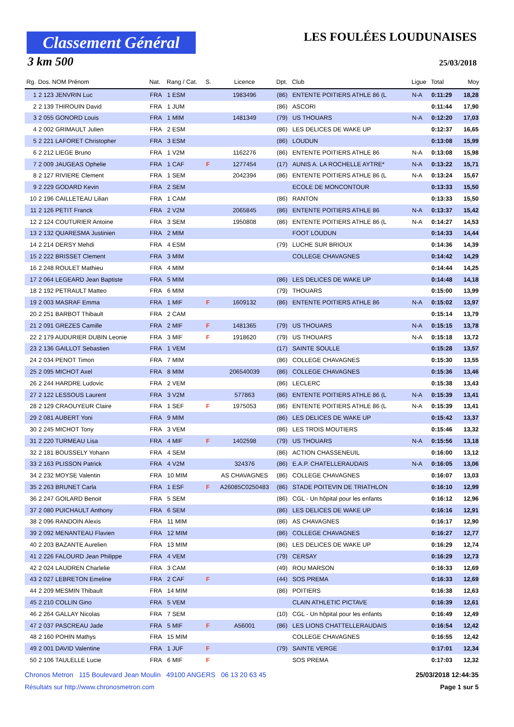Classement Général
LES FOULÉES LOUDUNAISES
3 km 500 25/03/2018
| Rg. | Dos. NOM Prénom | Nat. | Rang / Cat. | S. | Licence | Dpt. | Club | Ligue | Total | Moy |
| --- | --- | --- | --- | --- | --- | --- | --- | --- | --- | --- |
| 1 | 2 123 JENVRIN Luc | FRA | 1 ESM | | 1983496 | (86) | ENTENTE POITIERS ATHLE 86 (L | N-A | 0:11:29 | 18,28 |
| 2 | 2 139 THIROUIN David | FRA | 1 JUM | | | (86) | ASCORI | | 0:11:44 | 17,90 |
| 3 | 2 055 GONORD Louis | FRA | 1 MIM | | 1481349 | (79) | US THOUARS | N-A | 0:12:20 | 17,03 |
| 4 | 2 002 GRIMAULT Julien | FRA | 2 ESM | | | (86) | LES DELICES DE WAKE UP | | 0:12:37 | 16,65 |
| 5 | 2 221 LAFORET Christopher | FRA | 3 ESM | | | (86) | LOUDUN | | 0:13:08 | 15,99 |
| 6 | 2 212 LIEGE Bruno | FRA | 1 V2M | | 1162276 | (86) | ENTENTE POITIERS ATHLE 86 | N-A | 0:13:08 | 15,98 |
| 7 | 2 009 JAUGEAS Ophelie | FRA | 1 CAF | F | 1277454 | (17) | AUNIS A. LA ROCHELLE AYTRE* | N-A | 0:13:22 | 15,71 |
| 8 | 2 127 RIVIERE Clement | FRA | 1 SEM | | 2042394 | (86) | ENTENTE POITIERS ATHLE 86 (L | N-A | 0:13:24 | 15,67 |
| 9 | 2 229 GODARD Kevin | FRA | 2 SEM | | | | ECOLE DE MONCONTOUR | | 0:13:33 | 15,50 |
| 10 | 2 196 CAILLETEAU Lilian | FRA | 1 CAM | | | (86) | RANTON | | 0:13:33 | 15,50 |
| 11 | 2 126 PETIT Franck | FRA | 2 V2M | | 2065845 | (86) | ENTENTE POITIERS ATHLE 86 | N-A | 0:13:37 | 15,42 |
| 12 | 2 124 COUTURIER Antoine | FRA | 3 SEM | | 1950808 | (86) | ENTENTE POITIERS ATHLE 86 (L | N-A | 0:14:27 | 14,53 |
| 13 | 2 132 QUARESMA Justinien | FRA | 2 MIM | | | | FOOT LOUDUN | | 0:14:33 | 14,44 |
| 14 | 2 214 DERSY Mehdi | FRA | 4 ESM | | | (79) | LUCHE SUR BRIOUX | | 0:14:36 | 14,39 |
| 15 | 2 222 BRISSET Clement | FRA | 3 MIM | | | | COLLEGE CHAVAGNES | | 0:14:42 | 14,29 |
| 16 | 2 248 ROULET Mathieu | FRA | 4 MIM | | | | | | 0:14:44 | 14,25 |
| 17 | 2 064 LEGEARD Jean Baptiste | FRA | 5 MIM | | | (86) | LES DELICES DE WAKE UP | | 0:14:48 | 14,18 |
| 18 | 2 192 PETRAULT Matteo | FRA | 6 MIM | | | (79) | THOUARS | | 0:15:00 | 13,99 |
| 19 | 2 003 MASRAF Emma | FRA | 1 MIF | F | 1609132 | (86) | ENTENTE POITIERS ATHLE 86 | N-A | 0:15:02 | 13,97 |
| 20 | 2 251 BARBOT Thibault | FRA | 2 CAM | | | | | | 0:15:14 | 13,79 |
| 21 | 2 091 GREZES Camille | FRA | 2 MIF | F | 1481365 | (79) | US THOUARS | N-A | 0:15:15 | 13,78 |
| 22 | 2 179 AUDURIER DUBIN Leonie | FRA | 3 MIF | F | 1918620 | (79) | US THOUARS | N-A | 0:15:18 | 13,72 |
| 23 | 2 136 GAILLOT Sebastien | FRA | 1 VEM | | | (17) | SAINTE SOULLE | | 0:15:28 | 13,57 |
| 24 | 2 034 PENOT Timon | FRA | 7 MIM | | | (86) | COLLEGE CHAVAGNES | | 0:15:30 | 13,55 |
| 25 | 2 095 MICHOT Axel | FRA | 8 MIM | | 206540039 | (86) | COLLEGE CHAVAGNES | | 0:15:36 | 13,46 |
| 26 | 2 244 HARDRE Ludovic | FRA | 2 VEM | | | (86) | LECLERC | | 0:15:38 | 13,43 |
| 27 | 2 122 LESSOUS Laurent | FRA | 3 V2M | | 577863 | (86) | ENTENTE POITIERS ATHLE 86 (L | N-A | 0:15:39 | 13,41 |
| 28 | 2 129 CRAOUYEUR Claire | FRA | 1 SEF | F | 1975053 | (86) | ENTENTE POITIERS ATHLE 86 (L | N-A | 0:15:39 | 13,41 |
| 29 | 2 081 AUBERT Yoni | FRA | 9 MIM | | | (86) | LES DELICES DE WAKE UP | | 0:15:42 | 13,37 |
| 30 | 2 245 MICHOT Tony | FRA | 3 VEM | | | (86) | LES TROIS MOUTIERS | | 0:15:46 | 13,32 |
| 31 | 2 220 TURMEAU Lisa | FRA | 4 MIF | F | 1402598 | (79) | US THOUARS | N-A | 0:15:56 | 13,18 |
| 32 | 2 181 BOUSSELY Yohann | FRA | 4 SEM | | | (86) | ACTION CHASSENEUIL | | 0:16:00 | 13,12 |
| 33 | 2 163 PLISSON Patrick | FRA | 4 V2M | | 324376 | (86) | E.A.P. CHATELLERAUDAIS | N-A | 0:16:05 | 13,06 |
| 34 | 2 232 MOYSE Valentin | FRA | 10 MIM | | AS CHAVAGNES | (86) | COLLEGE CHAVAGNES | | 0:16:07 | 13,03 |
| 35 | 2 263 BRUNET Carla | FRA | 1 ESF | F | A26085C0250483 | (86) | STADE POITEVIN DE TRIATHLON | | 0:16:10 | 12,99 |
| 36 | 2 247 GOILARD Benoit | FRA | 5 SEM | | | (86) | CGL - Un hôpital pour les enfants | | 0:16:12 | 12,96 |
| 37 | 2 080 PUICHAULT Anthony | FRA | 6 SEM | | | (86) | LES DELICES DE WAKE UP | | 0:16:16 | 12,91 |
| 38 | 2 096 RANDOIN Alexis | FRA | 11 MIM | | | (86) | AS CHAVAGNES | | 0:16:17 | 12,90 |
| 39 | 2 092 MENANTEAU Flavien | FRA | 12 MIM | | | (86) | COLLEGE CHAVAGNES | | 0:16:27 | 12,77 |
| 40 | 2 203 BAZANTE Aurelien | FRA | 13 MIM | | | (86) | LES DELICES DE WAKE UP | | 0:16:29 | 12,74 |
| 41 | 2 226 FALOURD Jean Philippe | FRA | 4 VEM | | | (79) | CERSAY | | 0:16:29 | 12,73 |
| 42 | 2 024 LAUDREN Charlelie | FRA | 3 CAM | | | (49) | ROU MARSON | | 0:16:33 | 12,69 |
| 43 | 2 027 LEBRETON Emeline | FRA | 2 CAF | F | | (44) | SOS PREMA | | 0:16:33 | 12,69 |
| 44 | 2 209 MESMIN Thibault | FRA | 14 MIM | | | (86) | POITIERS | | 0:16:38 | 12,63 |
| 45 | 2 210 COLLIN Gino | FRA | 5 VEM | | | | CLAIN ATHLETIC PICTAVE | | 0:16:39 | 12,61 |
| 46 | 2 264 GALLAY Nicolas | FRA | 7 SEM | | | (10) | CGL - Un hôpital pour les enfants | | 0:16:49 | 12,49 |
| 47 | 2 037 PASCREAU Jade | FRA | 5 MIF | F | A56001 | (86) | LES LIONS CHATTELLERAUDAIS | | 0:16:54 | 12,42 |
| 48 | 2 160 POHIN Mathys | FRA | 15 MIM | | | | COLLEGE CHAVAGNES | | 0:16:55 | 12,42 |
| 49 | 2 001 DAVID Valentine | FRA | 1 JUF | F | | (79) | SAINTE VERGE | | 0:17:01 | 12,34 |
| 50 | 2 106 TAULELLE Lucie | FRA | 6 MIF | F | | | SOS PREMA | | 0:17:03 | 12,32 |
Chronos Metron 115 Boulevard Jean Moulin 49100 ANGERS 06 13 20 63 45 25/03/2018 12:44:35
Résultats sur http://www.chronosmetron.com Page 1 sur 5